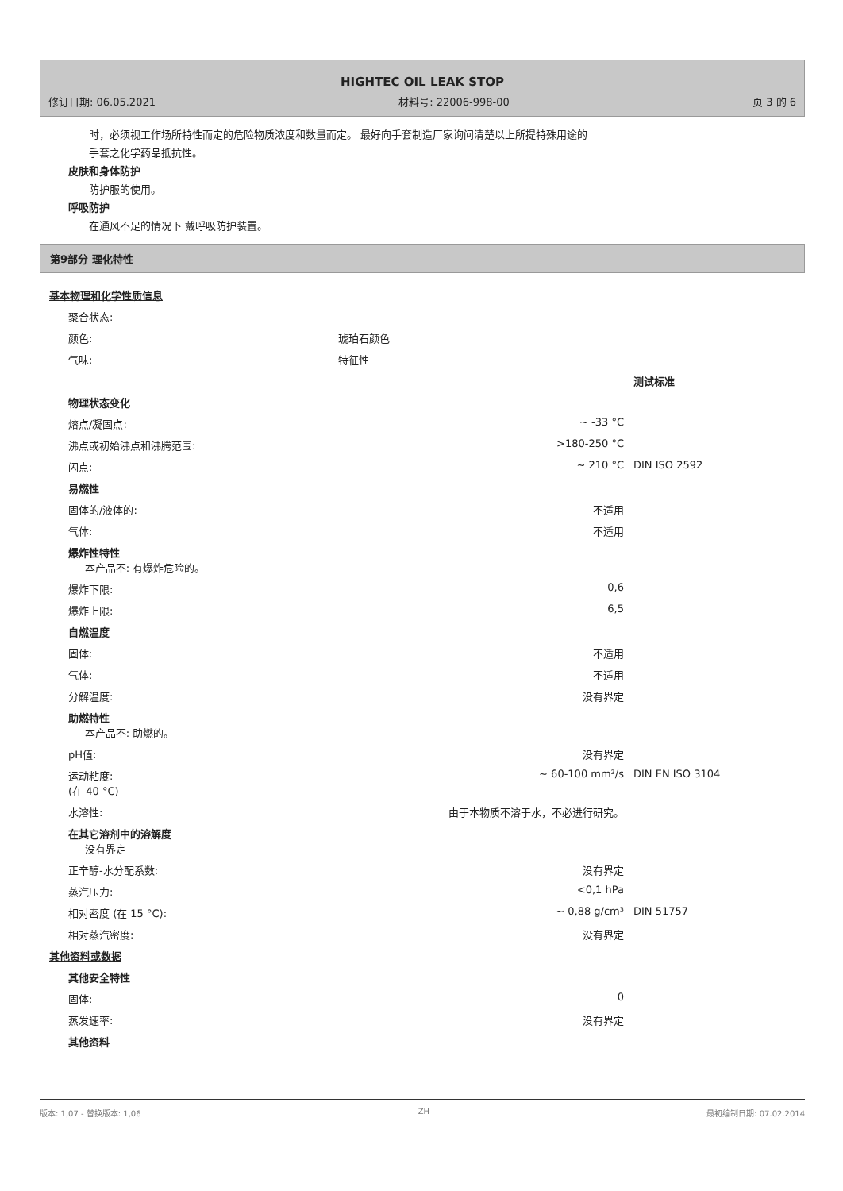HIGHTEC OIL LEAK STOP
修订日期: 06.05.2021 材料号: 22006-998-00 页 3 的 6
时，必须视工作场所特性而定的危险物质浓度和数量而定。 最好向手套制造厂家询问清楚以上所提特殊用途的
手套之化学药品抵抗性。
皮肤和身体防护
防护服的使用。
呼吸防护
在通风不足的情况下 戴呼吸防护装置。
第9部分 理化特性
基本物理和化学性质信息
| 聚合状态: | | |
| 颜色: | 琥珀石颜色 | |
| 气味: | 特征性 | |
| | | 测试标准 |
| 物理状态变化 | | |
| 熔点/凝固点: | ~ -33 °C | |
| 沸点或初始沸点和沸腾范围: | >180-250 °C | |
| 闪点: | ~ 210 °C | DIN ISO 2592 |
| 易燃性 | | |
| 固体的/液体的: | 不适用 | |
| 气体: | 不适用 | |
| 爆炸性特性 本产品不: 有爆炸危险的。 | | |
| 爆炸下限: | 0,6 | |
| 爆炸上限: | 6,5 | |
| 自燃温度 | | |
| 固体: | 不适用 | |
| 气体: | 不适用 | |
| 分解温度: | 没有界定 | |
| 助燃特性 本产品不: 助燃的。 | | |
| pH值: | 没有界定 | |
| 运动粘度: (在 40 °C) | ~ 60-100 mm²/s | DIN EN ISO 3104 |
| 水溶性: | 由于本物质不溶于水，不必进行研究。 | |
| 在其它溶剂中的溶解度 没有界定 | | |
| 正辛醇-水分配系数: | 没有界定 | |
| 蒸汽压力: | <0,1 hPa | |
| 相对密度 (在 15 °C): | ~ 0,88 g/cm³ | DIN 51757 |
| 相对蒸汽密度: | 没有界定 | |
| 其他资料或数据 | | |
| 其他安全特性 | | |
| 固体: | 0 | |
| 蒸发速率: | 没有界定 | |
| 其他资料 | | |
版本: 1,07 - 替换版本: 1,06 ZH 最初编制日期: 07.02.2014